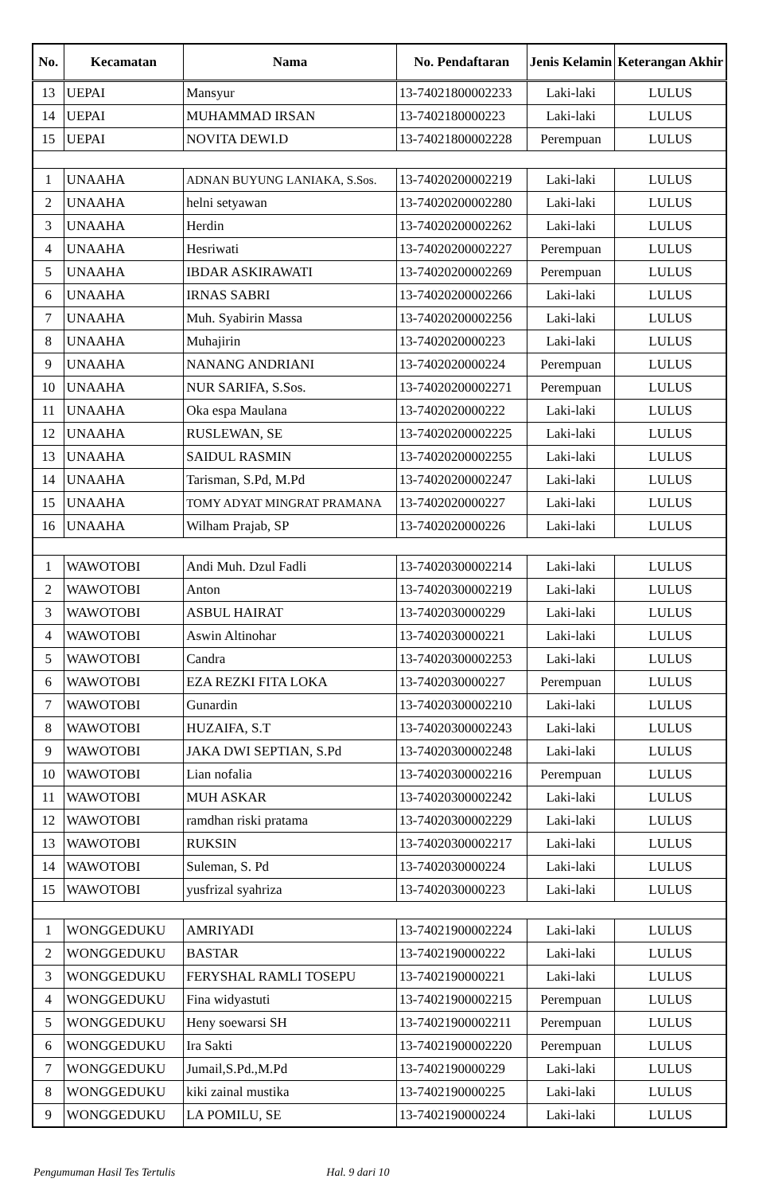| No. | Kecamatan | Nama | No. Pendaftaran | Jenis Kelamin | Keterangan Akhir |
| --- | --- | --- | --- | --- | --- |
| 13 | UEPAI | Mansyur | 13-74021800002233 | Laki-laki | LULUS |
| 14 | UEPAI | MUHAMMAD IRSAN | 13-7402180000223 | Laki-laki | LULUS |
| 15 | UEPAI | NOVITA DEWI.D | 13-74021800002228 | Perempuan | LULUS |
| 1 | UNAAHA | ADNAN BUYUNG LANIAKA, S.Sos. | 13-74020200002219 | Laki-laki | LULUS |
| 2 | UNAAHA | helni setyawan | 13-74020200002280 | Laki-laki | LULUS |
| 3 | UNAAHA | Herdin | 13-74020200002262 | Laki-laki | LULUS |
| 4 | UNAAHA | Hesriwati | 13-74020200002227 | Perempuan | LULUS |
| 5 | UNAAHA | IBDAR ASKIRAWATI | 13-74020200002269 | Perempuan | LULUS |
| 6 | UNAAHA | IRNAS SABRI | 13-74020200002266 | Laki-laki | LULUS |
| 7 | UNAAHA | Muh. Syabirin Massa | 13-74020200002256 | Laki-laki | LULUS |
| 8 | UNAAHA | Muhajirin | 13-7402020000223 | Laki-laki | LULUS |
| 9 | UNAAHA | NANANG ANDRIANI | 13-7402020000224 | Perempuan | LULUS |
| 10 | UNAAHA | NUR SARIFA, S.Sos. | 13-74020200002271 | Perempuan | LULUS |
| 11 | UNAAHA | Oka espa Maulana | 13-7402020000222 | Laki-laki | LULUS |
| 12 | UNAAHA | RUSLEWAN, SE | 13-74020200002225 | Laki-laki | LULUS |
| 13 | UNAAHA | SAIDUL RASMIN | 13-74020200002255 | Laki-laki | LULUS |
| 14 | UNAAHA | Tarisman, S.Pd, M.Pd | 13-74020200002247 | Laki-laki | LULUS |
| 15 | UNAAHA | TOMY ADYAT MINGRAT PRAMANA | 13-7402020000227 | Laki-laki | LULUS |
| 16 | UNAAHA | Wilham Prajab, SP | 13-7402020000226 | Laki-laki | LULUS |
| 1 | WAWOTOBI | Andi Muh. Dzul Fadli | 13-74020300002214 | Laki-laki | LULUS |
| 2 | WAWOTOBI | Anton | 13-74020300002219 | Laki-laki | LULUS |
| 3 | WAWOTOBI | ASBUL HAIRAT | 13-7402030000229 | Laki-laki | LULUS |
| 4 | WAWOTOBI | Aswin Altinohar | 13-7402030000221 | Laki-laki | LULUS |
| 5 | WAWOTOBI | Candra | 13-74020300002253 | Laki-laki | LULUS |
| 6 | WAWOTOBI | EZA REZKI FITA LOKA | 13-7402030000227 | Perempuan | LULUS |
| 7 | WAWOTOBI | Gunardin | 13-74020300002210 | Laki-laki | LULUS |
| 8 | WAWOTOBI | HUZAIFA, S.T | 13-74020300002243 | Laki-laki | LULUS |
| 9 | WAWOTOBI | JAKA DWI SEPTIAN, S.Pd | 13-74020300002248 | Laki-laki | LULUS |
| 10 | WAWOTOBI | Lian nofalia | 13-74020300002216 | Perempuan | LULUS |
| 11 | WAWOTOBI | MUH ASKAR | 13-74020300002242 | Laki-laki | LULUS |
| 12 | WAWOTOBI | ramdhan riski pratama | 13-74020300002229 | Laki-laki | LULUS |
| 13 | WAWOTOBI | RUKSIN | 13-74020300002217 | Laki-laki | LULUS |
| 14 | WAWOTOBI | Suleman, S. Pd | 13-7402030000224 | Laki-laki | LULUS |
| 15 | WAWOTOBI | yusfrizal syahriza | 13-7402030000223 | Laki-laki | LULUS |
| 1 | WONGGEDUKU | AMRIYADI | 13-74021900002224 | Laki-laki | LULUS |
| 2 | WONGGEDUKU | BASTAR | 13-7402190000222 | Laki-laki | LULUS |
| 3 | WONGGEDUKU | FERYSHAL RAMLI TOSEPU | 13-7402190000221 | Laki-laki | LULUS |
| 4 | WONGGEDUKU | Fina widyastuti | 13-74021900002215 | Perempuan | LULUS |
| 5 | WONGGEDUKU | Heny soewarsi SH | 13-74021900002211 | Perempuan | LULUS |
| 6 | WONGGEDUKU | Ira Sakti | 13-74021900002220 | Perempuan | LULUS |
| 7 | WONGGEDUKU | Jumail,S.Pd.,M.Pd | 13-7402190000229 | Laki-laki | LULUS |
| 8 | WONGGEDUKU | kiki zainal mustika | 13-7402190000225 | Laki-laki | LULUS |
| 9 | WONGGEDUKU | LA POMILU, SE | 13-7402190000224 | Laki-laki | LULUS |
Pengumuman Hasil Tes Tertulis Hal. 9 dari 10